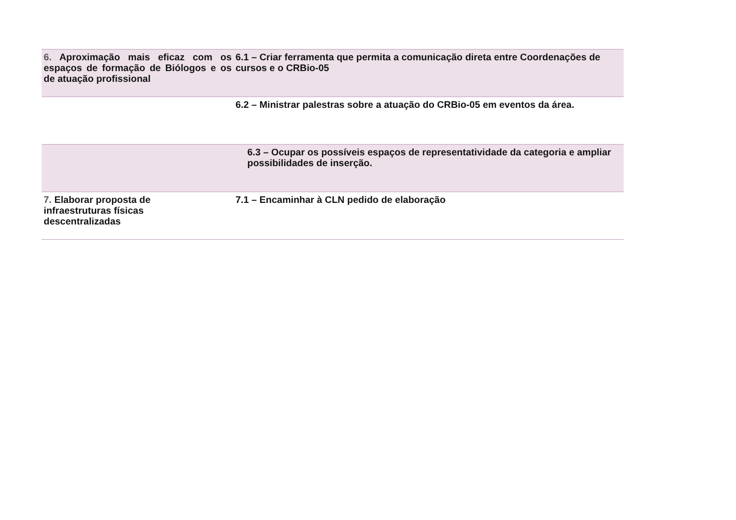| 6. Aproximação mais eficaz com os espaços de formação de Biólogos e os de atuação profissional | 6.1 – Criar ferramenta que permita a comunicação direta entre Coordenações de cursos e o CRBio-05 |
| | 6.2 – Ministrar palestras sobre a atuação do CRBio-05 em eventos da área. |
| | 6.3 – Ocupar os possíveis espaços de representatividade da categoria e ampliar possibilidades de inserção. |
| 7. Elaborar proposta de infraestruturas físicas descentralizadas | 7.1 – Encaminhar à CLN pedido de elaboração |